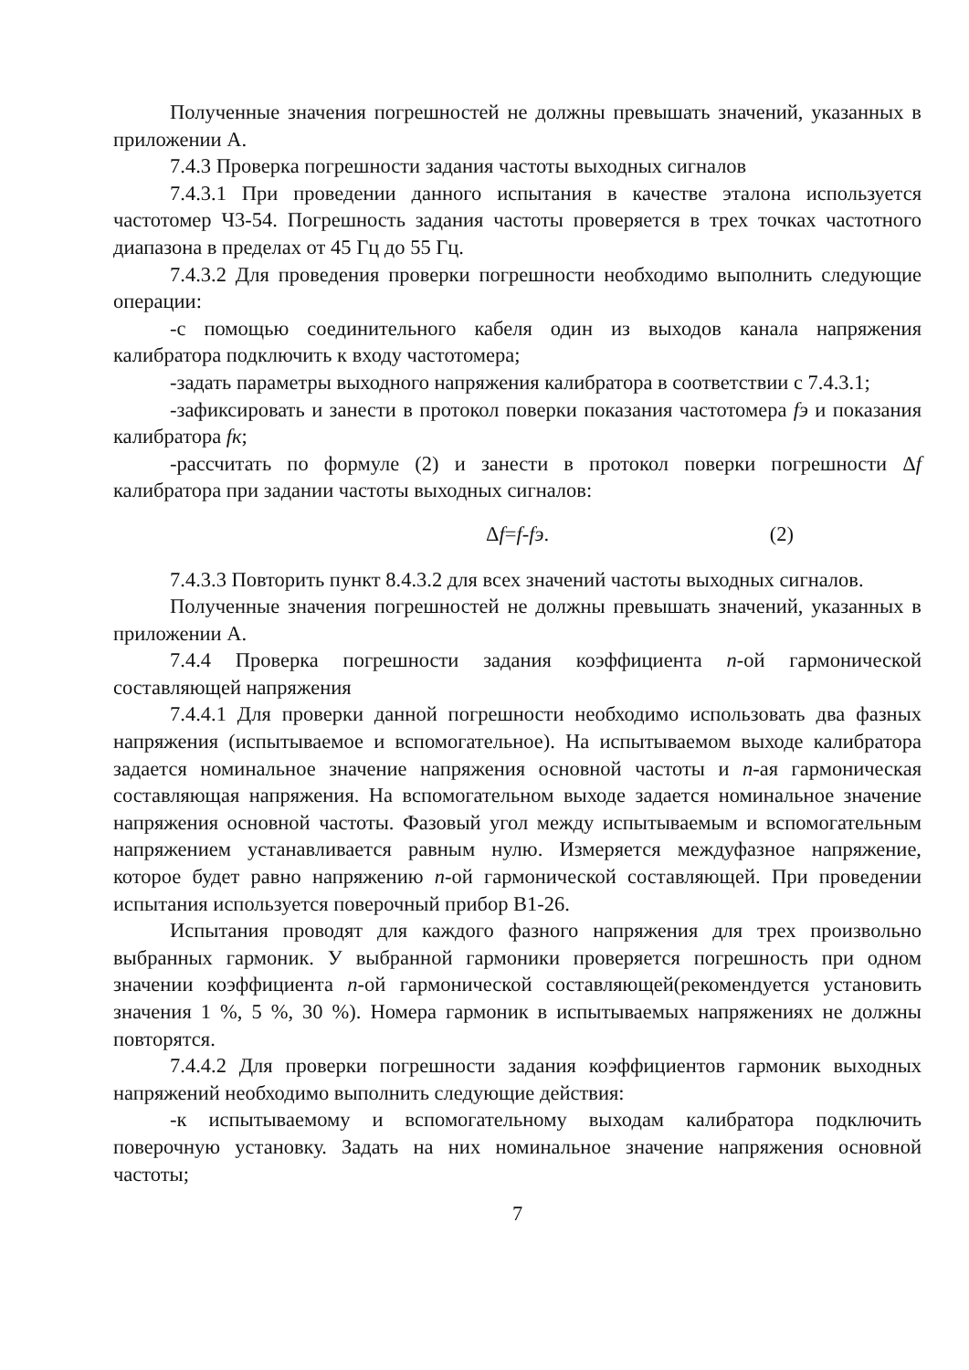Полученные значения погрешностей не должны превышать значений, указанных в приложении А.
7.4.3 Проверка погрешности задания частоты выходных сигналов
7.4.3.1 При проведении данного испытания в качестве эталона используется частотомер Ч3-54. Погрешность задания частоты проверяется в трех точках частотного диапазона в пределах от 45 Гц до 55 Гц.
7.4.3.2 Для проведения проверки погрешности необходимо выполнить следующие операции:
-с помощью соединительного кабеля один из выходов канала напряжения калибратора подключить к входу частотомера;
-задать параметры выходного напряжения калибратора в соответствии с 7.4.3.1;
-зафиксировать и занести в протокол поверки показания частотомера fэ и показания калибратора fк;
-рассчитать по формуле (2) и занести в протокол поверки погрешности Δf калибратора при задании частоты выходных сигналов:
Δf=f-fэ. (2)
7.4.3.3 Повторить пункт 8.4.3.2 для всех значений частоты выходных сигналов.
Полученные значения погрешностей не должны превышать значений, указанных в приложении А.
7.4.4 Проверка погрешности задания коэффициента n-ой гармонической составляющей напряжения
7.4.4.1 Для проверки данной погрешности необходимо использовать два фазных напряжения (испытываемое и вспомогательное). На испытываемом выходе калибратора задается номинальное значение напряжения основной частоты и n-ая гармоническая составляющая напряжения. На вспомогательном выходе задается номинальное значение напряжения основной частоты. Фазовый угол между испытываемым и вспомогательным напряжением устанавливается равным нулю. Измеряется междуфазное напряжение, которое будет равно напряжению n-ой гармонической составляющей. При проведении испытания используется поверочный прибор В1-26.
Испытания проводят для каждого фазного напряжения для трех произвольно выбранных гармоник. У выбранной гармоники проверяется погрешность при одном значении коэффициента n-ой гармонической составляющей(рекомендуется установить значения 1 %, 5 %, 30 %). Номера гармоник в испытываемых напряжениях не должны повторятся.
7.4.4.2 Для проверки погрешности задания коэффициентов гармоник выходных напряжений необходимо выполнить следующие действия:
-к испытываемому и вспомогательному выходам калибратора подключить поверочную установку. Задать на них номинальное значение напряжения основной частоты;
7